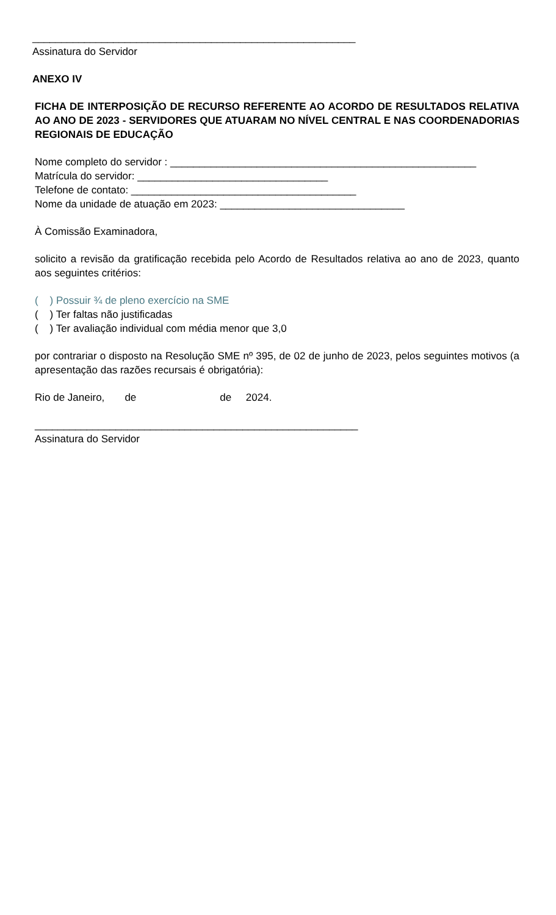________________________________________________________
Assinatura do Servidor
ANEXO IV
FICHA DE INTERPOSIÇÃO DE RECURSO REFERENTE AO ACORDO DE RESULTADOS RELATIVA AO ANO DE 2023 - SERVIDORES QUE ATUARAM NO NÍVEL CENTRAL E NAS COORDENADORIAS REGIONAIS DE EDUCAÇÃO
Nome completo do servidor : _____________________________________________________
Matrícula do servidor: _________________________________
Telefone de contato: _______________________________________
Nome da unidade de atuação em 2023: ________________________________
À Comissão Examinadora,
solicito a revisão da gratificação recebida pelo Acordo de Resultados relativa ao ano de 2023, quanto aos seguintes critérios:
( ) Possuir ¾ de pleno exercício na SME
( ) Ter faltas não justificadas
( ) Ter avaliação individual com média menor que 3,0
por contrariar o disposto na Resolução SME nº 395, de 02 de junho de 2023, pelos seguintes motivos (a apresentação das razões recursais é obrigatória):
Rio de Janeiro, de de 2024.
________________________________________________________
Assinatura do Servidor